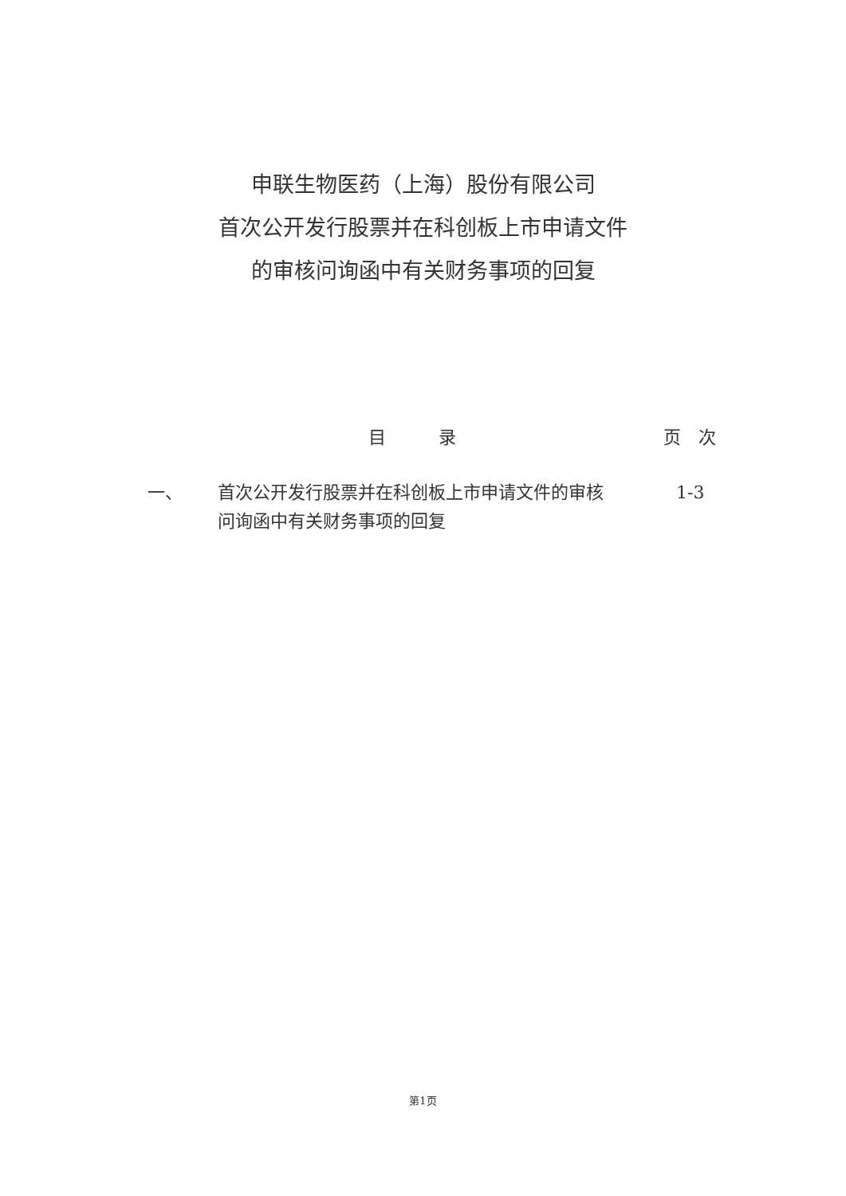申联生物医药（上海）股份有限公司
首次公开发行股票并在科创板上市申请文件
的审核问询函中有关财务事项的回复
目　　　录 页　次
一、 首次公开发行股票并在科创板上市申请文件的审核问询函中有关财务事项的回复 1-3
第1页